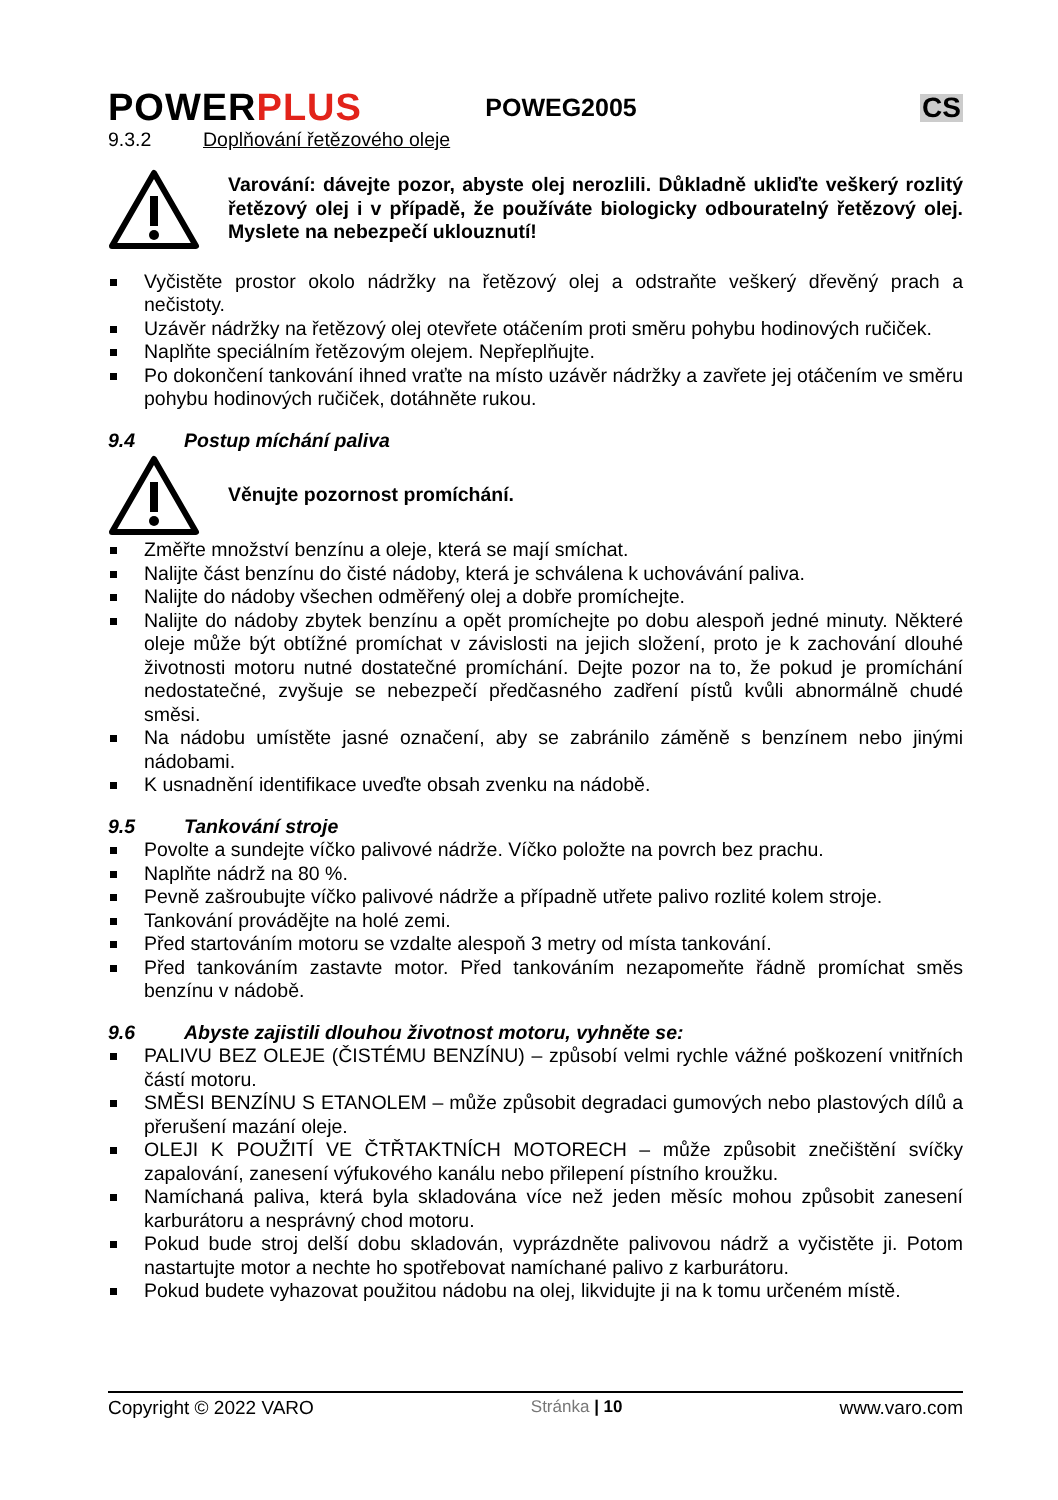POWERPLUS
POWEG2005 CS
9.3.2 Doplňování řetězového oleje
Varování: dávejte pozor, abyste olej nerozlili. Důkladně ukliďte veškerý rozlitý řetězový olej i v případě, že používáte biologicky odbouratelný řetězový olej. Myslete na nebezpečí uklouznutí!
Vyčistěte prostor okolo nádržky na řetězový olej a odstraňte veškerý dřevěný prach a nečistoty.
Uzávěr nádržky na řetězový olej otevřete otáčením proti směru pohybu hodinových ručiček.
Naplňte speciálním řetězovým olejem. Nepřeplňujte.
Po dokončení tankování ihned vraťte na místo uzávěr nádržky a zavřete jej otáčením ve směru pohybu hodinových ručiček, dotáhněte rukou.
9.4 Postup míchání paliva
Věnujte pozornost promíchání.
Změřte množství benzínu a oleje, která se mají smíchat.
Nalijte část benzínu do čisté nádoby, která je schválena k uchovávání paliva.
Nalijte do nádoby všechen odměřený olej a dobře promíchejte.
Nalijte do nádoby zbytek benzínu a opět promíchejte po dobu alespoň jedné minuty. Některé oleje může být obtížné promíchat v závislosti na jejich složení, proto je k zachování dlouhé životnosti motoru nutné dostatečné promíchání. Dejte pozor na to, že pokud je promíchání nedostatečné, zvyšuje se nebezpečí předčasného zadření pístů kvůli abnormálně chudé směsi.
Na nádobu umístěte jasné označení, aby se zabránilo záměně s benzínem nebo jinými nádobami.
K usnadnění identifikace uveďte obsah zvenku na nádobě.
9.5 Tankování stroje
Povolte a sundejte víčko palivové nádrže. Víčko položte na povrch bez prachu.
Naplňte nádrž na 80 %.
Pevně zašroubujte víčko palivové nádrže a případně utřete palivo rozlité kolem stroje.
Tankování provádějte na holé zemi.
Před startováním motoru se vzdalte alespoň 3 metry od místa tankování.
Před tankováním zastavte motor. Před tankováním nezapomeňte řádně promíchat směs benzínu v nádobě.
9.6 Abyste zajistili dlouhou životnost motoru, vyhněte se:
PALIVU BEZ OLEJE (ČISTÉMU BENZÍNU) – způsobí velmi rychle vážné poškození vnitřních částí motoru.
SMĚSI BENZÍNU S ETANOLEM – může způsobit degradaci gumových nebo plastových dílů a přerušení mazání oleje.
OLEJI K POUŽITÍ VE ČTŘTAKTNÍCH MOTORECH – může způsobit znečištění svíčky zapalování, zanesení výfukového kanálu nebo přilepení pístního kroužku.
Namíchaná paliva, která byla skladována více než jeden měsíc mohou způsobit zanesení karburátoru a nesprávný chod motoru.
Pokud bude stroj delší dobu skladován, vyprázdněte palivovou nádrž a vyčistěte ji. Potom nastartujte motor a nechte ho spotřebovat namíchané palivo z karburátoru.
Pokud budete vyhazovat použitou nádobu na olej, likvidujte ji na k tomu určeném místě.
Copyright © 2022 VARO Stránka | 10 www.varo.com